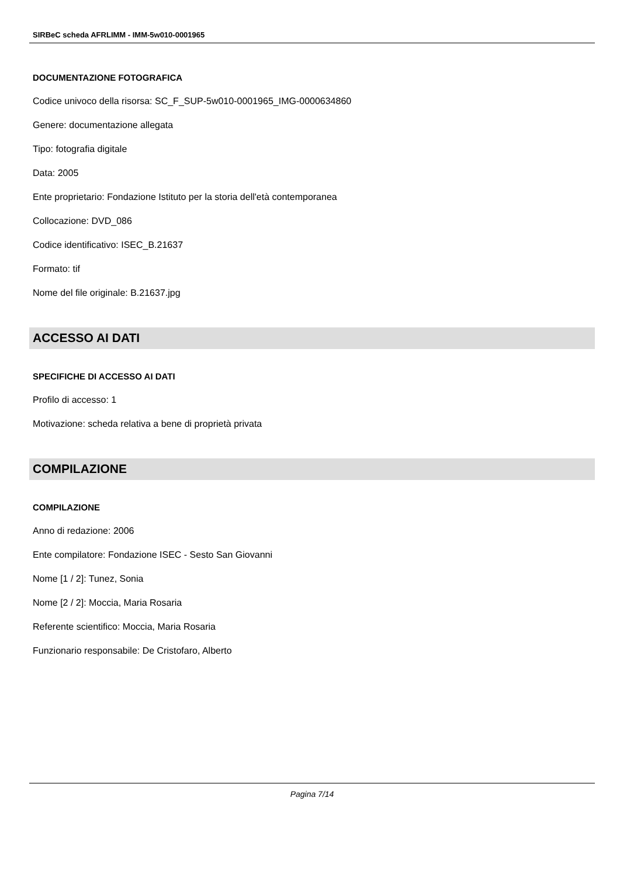SIRBeC scheda AFRLIMM - IMM-5w010-0001965
DOCUMENTAZIONE FOTOGRAFICA
Codice univoco della risorsa: SC_F_SUP-5w010-0001965_IMG-0000634860
Genere: documentazione allegata
Tipo: fotografia digitale
Data: 2005
Ente proprietario: Fondazione Istituto per la storia dell'età contemporanea
Collocazione: DVD_086
Codice identificativo: ISEC_B.21637
Formato: tif
Nome del file originale: B.21637.jpg
ACCESSO AI DATI
SPECIFICHE DI ACCESSO AI DATI
Profilo di accesso: 1
Motivazione: scheda relativa a bene di proprietà privata
COMPILAZIONE
COMPILAZIONE
Anno di redazione: 2006
Ente compilatore: Fondazione ISEC - Sesto San Giovanni
Nome [1 / 2]: Tunez, Sonia
Nome [2 / 2]: Moccia, Maria Rosaria
Referente scientifico: Moccia, Maria Rosaria
Funzionario responsabile: De Cristofaro, Alberto
Pagina 7/14